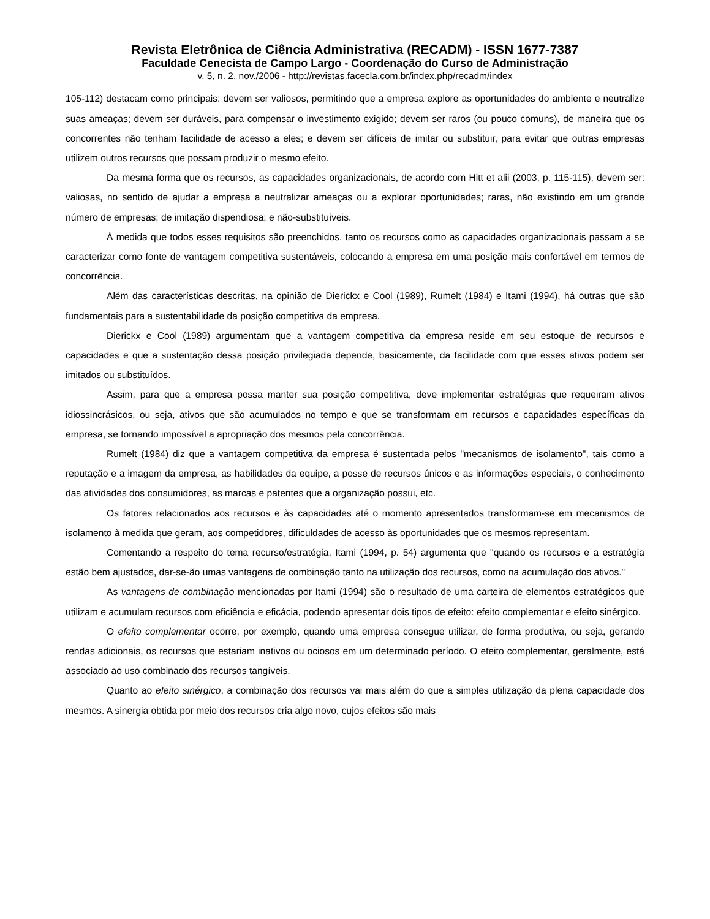Revista Eletrônica de Ciência Administrativa (RECADM) - ISSN 1677-7387
Faculdade Cenecista de Campo Largo - Coordenação do Curso de Administração
v. 5, n. 2, nov./2006 - http://revistas.facecla.com.br/index.php/recadm/index
105-112) destacam como principais: devem ser valiosos, permitindo que a empresa explore as oportunidades do ambiente e neutralize suas ameaças; devem ser duráveis, para compensar o investimento exigido; devem ser raros (ou pouco comuns), de maneira que os concorrentes não tenham facilidade de acesso a eles; e devem ser difíceis de imitar ou substituir, para evitar que outras empresas utilizem outros recursos que possam produzir o mesmo efeito.
Da mesma forma que os recursos, as capacidades organizacionais, de acordo com Hitt et alii (2003, p. 115-115), devem ser: valiosas, no sentido de ajudar a empresa a neutralizar ameaças ou a explorar oportunidades; raras, não existindo em um grande número de empresas; de imitação dispendiosa; e não-substituíveis.
À medida que todos esses requisitos são preenchidos, tanto os recursos como as capacidades organizacionais passam a se caracterizar como fonte de vantagem competitiva sustentáveis, colocando a empresa em uma posição mais confortável em termos de concorrência.
Além das características descritas, na opinião de Dierickx e Cool (1989), Rumelt (1984) e Itami (1994), há outras que são fundamentais para a sustentabilidade da posição competitiva da empresa.
Dierickx e Cool (1989) argumentam que a vantagem competitiva da empresa reside em seu estoque de recursos e capacidades e que a sustentação dessa posição privilegiada depende, basicamente, da facilidade com que esses ativos podem ser imitados ou substituídos.
Assim, para que a empresa possa manter sua posição competitiva, deve implementar estratégias que requeiram ativos idiossincrásicos, ou seja, ativos que são acumulados no tempo e que se transformam em recursos e capacidades específicas da empresa, se tornando impossível a apropriação dos mesmos pela concorrência.
Rumelt (1984) diz que a vantagem competitiva da empresa é sustentada pelos "mecanismos de isolamento", tais como a reputação e a imagem da empresa, as habilidades da equipe, a posse de recursos únicos e as informações especiais, o conhecimento das atividades dos consumidores, as marcas e patentes que a organização possui, etc.
Os fatores relacionados aos recursos e às capacidades até o momento apresentados transformam-se em mecanismos de isolamento à medida que geram, aos competidores, dificuldades de acesso às oportunidades que os mesmos representam.
Comentando a respeito do tema recurso/estratégia, Itami (1994, p. 54) argumenta que "quando os recursos e a estratégia estão bem ajustados, dar-se-ão umas vantagens de combinação tanto na utilização dos recursos, como na acumulação dos ativos."
As vantagens de combinação mencionadas por Itami (1994) são o resultado de uma carteira de elementos estratégicos que utilizam e acumulam recursos com eficiência e eficácia, podendo apresentar dois tipos de efeito: efeito complementar e efeito sinérgico.
O efeito complementar ocorre, por exemplo, quando uma empresa consegue utilizar, de forma produtiva, ou seja, gerando rendas adicionais, os recursos que estariam inativos ou ociosos em um determinado período. O efeito complementar, geralmente, está associado ao uso combinado dos recursos tangíveis.
Quanto ao efeito sinérgico, a combinação dos recursos vai mais além do que a simples utilização da plena capacidade dos mesmos. A sinergia obtida por meio dos recursos cria algo novo, cujos efeitos são mais